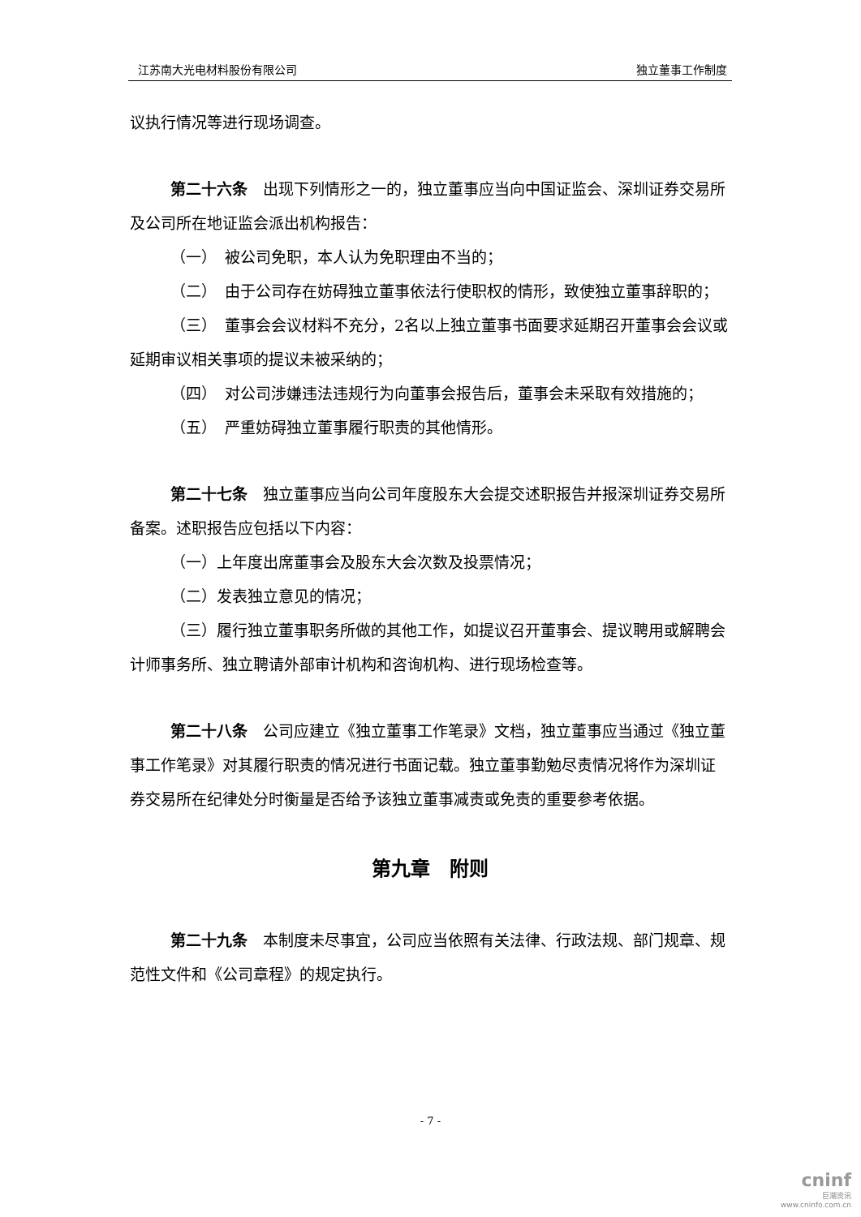江苏南大光电材料股份有限公司 独立董事工作制度
议执行情况等进行现场调查。
第二十六条　出现下列情形之一的，独立董事应当向中国证监会、深圳证券交易所及公司所在地证监会派出机构报告：
（一）　被公司免职，本人认为免职理由不当的；
（二）　由于公司存在妨碍独立董事依法行使职权的情形，致使独立董事辞职的；
（三）　董事会会议材料不充分，2名以上独立董事书面要求延期召开董事会会议或延期审议相关事项的提议未被采纳的；
（四）　对公司涉嫌违法违规行为向董事会报告后，董事会未采取有效措施的；
（五）　严重妨碍独立董事履行职责的其他情形。
第二十七条　独立董事应当向公司年度股东大会提交述职报告并报深圳证券交易所备案。述职报告应包括以下内容：
（一）上年度出席董事会及股东大会次数及投票情况；
（二）发表独立意见的情况；
（三）履行独立董事职务所做的其他工作，如提议召开董事会、提议聘用或解聘会计师事务所、独立聘请外部审计机构和咨询机构、进行现场检查等。
第二十八条　公司应建立《独立董事工作笔录》文档，独立董事应当通过《独立董事工作笔录》对其履行职责的情况进行书面记载。独立董事勤勉尽责情况将作为深圳证券交易所在纪律处分时衡量是否给予该独立董事减责或免责的重要参考依据。
第九章　附则
第二十九条　本制度未尽事宜，公司应当依照有关法律、行政法规、部门规章、规范性文件和《公司章程》的规定执行。
- 7 -
cninf
巨潮资讯
www.cninfo.com.cn